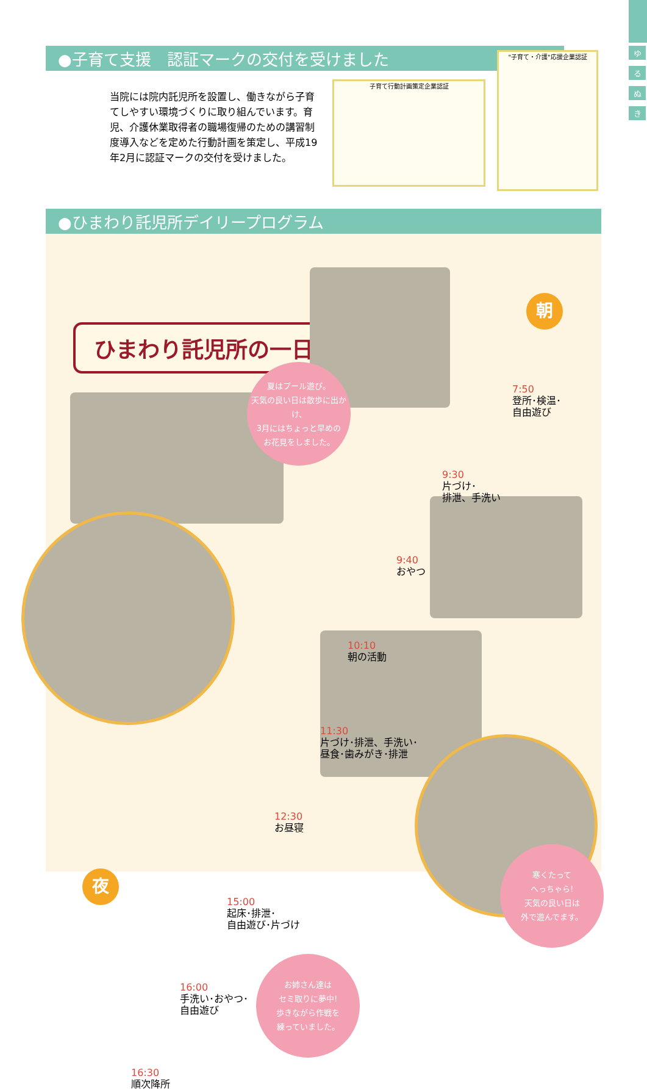ゆ
る
ぬ
き
●子育て支援　認証マークの交付を受けました
当院には院内託児所を設置し、働きながら子育てしやすい環境づくりに取り組んでいます。育児、介護休業取得者の職場復帰のための講習制度導入などを定めた行動計画を策定し、平成19年2月に認証マークの交付を受けました。
子育て行動計画策定企業認証
"子育て・介護"応援企業認証
●ひまわり託児所デイリープログラム
ひまわり託児所の一日
朝
夜
7:50
登所･検温･
自由遊び
9:30
片づけ･
排泄、手洗い
9:40
おやつ
10:10
朝の活動
11:30
片づけ･排泄、手洗い･
昼食･歯みがき･排泄
12:30
お昼寝
15:00
起床･排泄･
自由遊び･片づけ
16:00
手洗い･おやつ･
自由遊び
16:30
順次降所
夏はプール遊び。
天気の良い日は散歩に出かけ、
3月にはちょっと早めの
お花見をしました。
寒くたって
へっちゃら!
天気の良い日は
外で遊んでます。
お姉さん達は
セミ取りに夢中!
歩きながら作戦を
練っていました。